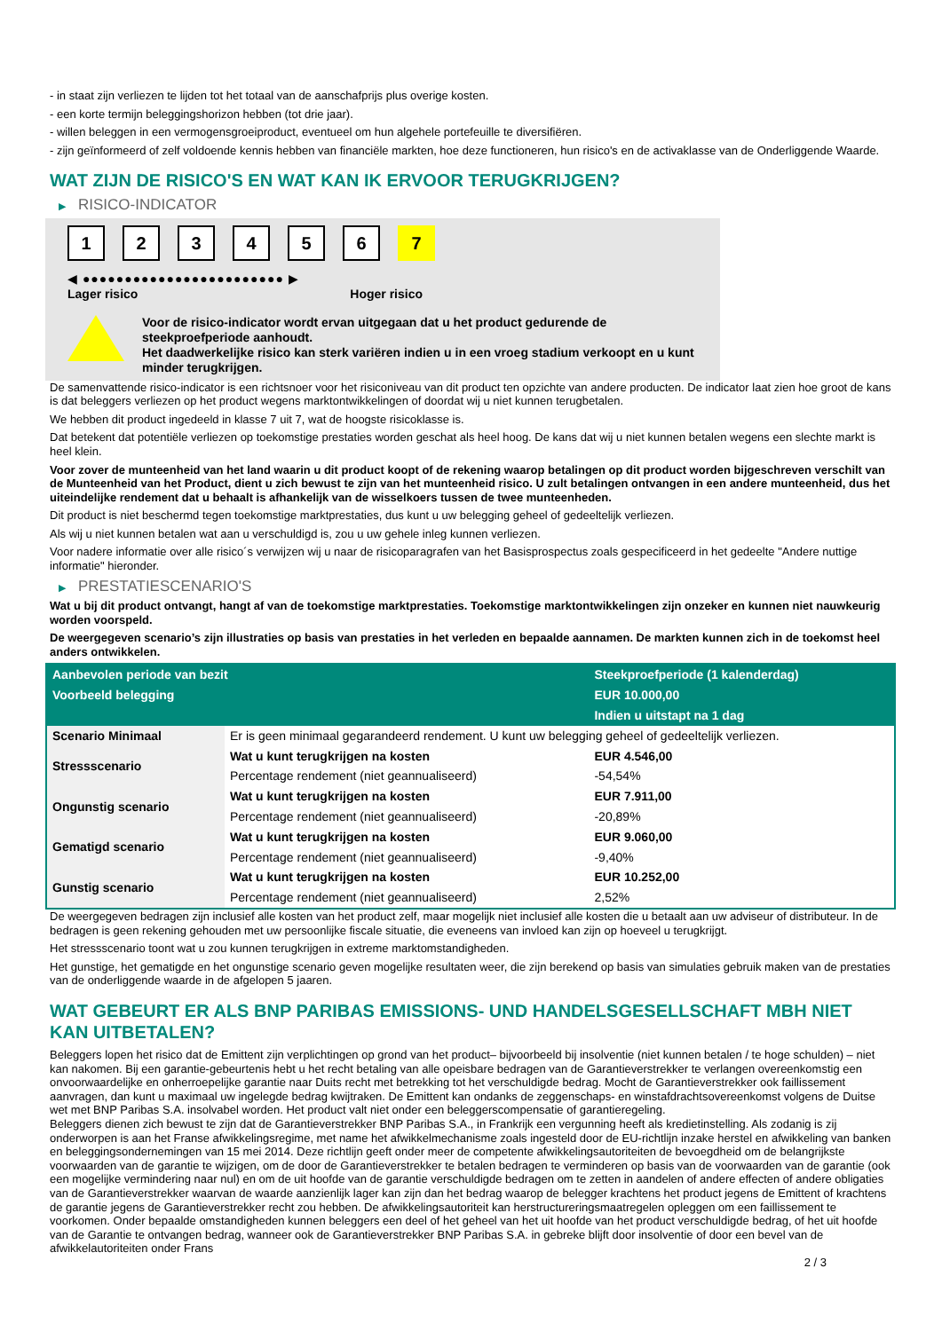- in staat zijn verliezen te lijden tot het totaal van de aanschafprijs plus overige kosten.
- een korte termijn beleggingshorizon hebben (tot drie jaar).
- willen beleggen in een vermogensgroeiproduct, eventueel om hun algehele portefeuille te diversifiëren.
- zijn geïnformeerd of zelf voldoende kennis hebben van financiële markten, hoe deze functioneren, hun risico's en de activaklasse van de Onderliggende Waarde.
WAT ZIJN DE RISICO'S EN WAT KAN IK ERVOOR TERUGKRIJGEN?
▶ RISICO-INDICATOR
1 2 3 4 5 6 7
◀ ●●●●●●●●●●●●●●●●●●●●●●●● ▶
Lager risico Hoger risico
Voor de risico-indicator wordt ervan uitgegaan dat u het product gedurende de steekproefperiode aanhoudt.
Het daadwerkelijke risico kan sterk variëren indien u in een vroeg stadium verkoopt en u kunt minder terugkrijgen.
De samenvattende risico-indicator is een richtsnoer voor het risiconiveau van dit product ten opzichte van andere producten. De indicator laat zien hoe groot de kans is dat beleggers verliezen op het product wegens marktontwikkelingen of doordat wij u niet kunnen terugbetalen.
We hebben dit product ingedeeld in klasse 7 uit 7, wat de hoogste risicoklasse is.
Dat betekent dat potentiële verliezen op toekomstige prestaties worden geschat als heel hoog. De kans dat wij u niet kunnen betalen wegens een slechte markt is heel klein.
Voor zover de munteenheid van het land waarin u dit product koopt of de rekening waarop betalingen op dit product worden bijgeschreven verschilt van de Munteenheid van het Product, dient u zich bewust te zijn van het munteenheid risico. U zult betalingen ontvangen in een andere munteenheid, dus het uiteindelijke rendement dat u behaalt is afhankelijk van de wisselkoers tussen de twee munteenheden.
Dit product is niet beschermd tegen toekomstige marktprestaties, dus kunt u uw belegging geheel of gedeeltelijk verliezen.
Als wij u niet kunnen betalen wat aan u verschuldigd is, zou u uw gehele inleg kunnen verliezen.
Voor nadere informatie over alle risico´s verwijzen wij u naar de risicoparagrafen van het Basisprospectus zoals gespecificeerd in het gedeelte "Andere nuttige informatie" hieronder.
▶ PRESTATIESCENARIO'S
Wat u bij dit product ontvangt, hangt af van de toekomstige marktprestaties. Toekomstige marktontwikkelingen zijn onzeker en kunnen niet nauwkeurig worden voorspeld.
De weergegeven scenario’s zijn illustraties op basis van prestaties in het verleden en bepaalde aannamen. De markten kunnen zich in de toekomst heel anders ontwikkelen.
| Aanbevolen periode van bezit | | Steekproefperiode (1 kalenderdag) |
| --- | --- | --- |
| Voorbeeld belegging | | EUR 10.000,00 |
| | | Indien u uitstapt na 1 dag |
| Scenario Minimaal | Er is geen minimaal gegarandeerd rendement. U kunt uw belegging geheel of gedeeltelijk verliezen. | |
| Stressscenario | Wat u kunt terugkrijgen na kosten | EUR 4.546,00 |
| | Percentage rendement (niet geannualiseerd) | -54,54% |
| Ongunstig scenario | Wat u kunt terugkrijgen na kosten | EUR 7.911,00 |
| | Percentage rendement (niet geannualiseerd) | -20,89% |
| Gematigd scenario | Wat u kunt terugkrijgen na kosten | EUR 9.060,00 |
| | Percentage rendement (niet geannualiseerd) | -9,40% |
| Gunstig scenario | Wat u kunt terugkrijgen na kosten | EUR 10.252,00 |
| | Percentage rendement (niet geannualiseerd) | 2,52% |
De weergegeven bedragen zijn inclusief alle kosten van het product zelf, maar mogelijk niet inclusief alle kosten die u betaalt aan uw adviseur of distributeur. In de bedragen is geen rekening gehouden met uw persoonlijke fiscale situatie, die eveneens van invloed kan zijn op hoeveel u terugkrijgt.
Het stressscenario toont wat u zou kunnen terugkrijgen in extreme marktomstandigheden.
Het gunstige, het gematigde en het ongunstige scenario geven mogelijke resultaten weer, die zijn berekend op basis van simulaties gebruik maken van de prestaties van de onderliggende waarde in de afgelopen 5 jaaren.
WAT GEBEURT ER ALS BNP PARIBAS EMISSIONS- UND HANDELSGESELLSCHAFT MBH NIET KAN UITBETALEN?
Beleggers lopen het risico dat de Emittent zijn verplichtingen op grond van het product– bijvoorbeeld bij insolventie (niet kunnen betalen / te hoge schulden) – niet kan nakomen. Bij een garantie-gebeurtenis hebt u het recht betaling van alle opeisbare bedragen van de Garantieverstrekker te verlangen overeenkomstig een onvoorwaardelijke en onherroepelijke garantie naar Duits recht met betrekking tot het verschuldigde bedrag. Mocht de Garantieverstrekker ook faillissement aanvragen, dan kunt u maximaal uw ingelegde bedrag kwijtraken. De Emittent kan ondanks de zeggenschaps- en winstafdrachtsovereenkomst volgens de Duitse wet met BNP Paribas S.A. insolvabel worden. Het product valt niet onder een beleggerscompensatie of garantieregeling.
Beleggers dienen zich bewust te zijn dat de Garantieverstrekker BNP Paribas S.A., in Frankrijk een vergunning heeft als kredietinstelling. Als zodanig is zij onderworpen is aan het Franse afwikkelingsregime, met name het afwikkelmechanisme zoals ingesteld door de EU-richtlijn inzake herstel en afwikkeling van banken en beleggingsondernemingen van 15 mei 2014. Deze richtlijn geeft onder meer de competente afwikkelingsautoriteiten de bevoegdheid om de belangrijkste voorwaarden van de garantie te wijzigen, om de door de Garantieverstrekker te betalen bedragen te verminderen op basis van de voorwaarden van de garantie (ook een mogelijke vermindering naar nul) en om de uit hoofde van de garantie verschuldigde bedragen om te zetten in aandelen of andere effecten of andere obligaties van de Garantieverstrekker waarvan de waarde aanzienlijk lager kan zijn dan het bedrag waarop de belegger krachtens het product jegens de Emittent of krachtens de garantie jegens de Garantieverstrekker recht zou hebben. De afwikkelingsautoriteit kan herstructureringsmaatregelen opleggen om een faillissement te voorkomen. Onder bepaalde omstandigheden kunnen beleggers een deel of het geheel van het uit hoofde van het product verschuldigde bedrag, of het uit hoofde van de Garantie te ontvangen bedrag, wanneer ook de Garantieverstrekker BNP Paribas S.A. in gebreke blijft door insolventie of door een bevel van de afwikkelautoriteiten onder Frans
2 / 3